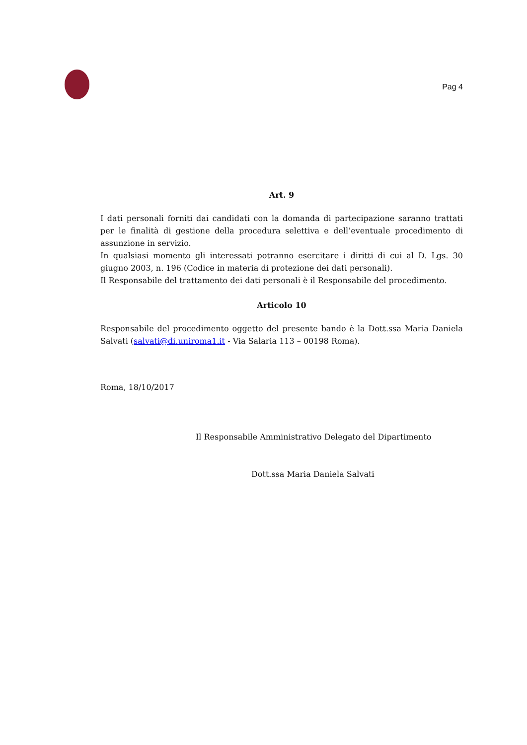Pag 4
Art. 9
I dati personali forniti dai candidati con la domanda di partecipazione saranno trattati per le finalità di gestione della procedura selettiva e dell’eventuale procedimento di assunzione in servizio.
In qualsiasi momento gli interessati potranno esercitare i diritti di cui al D. Lgs. 30 giugno 2003, n. 196 (Codice in materia di protezione dei dati personali).
Il Responsabile del trattamento dei dati personali è il Responsabile del procedimento.
Articolo 10
Responsabile del procedimento oggetto del presente bando è la Dott.ssa Maria Daniela Salvati (salvati@di.uniroma1.it - Via Salaria 113 – 00198 Roma).
Roma, 18/10/2017
Il Responsabile Amministrativo Delegato del Dipartimento
Dott.ssa Maria Daniela Salvati